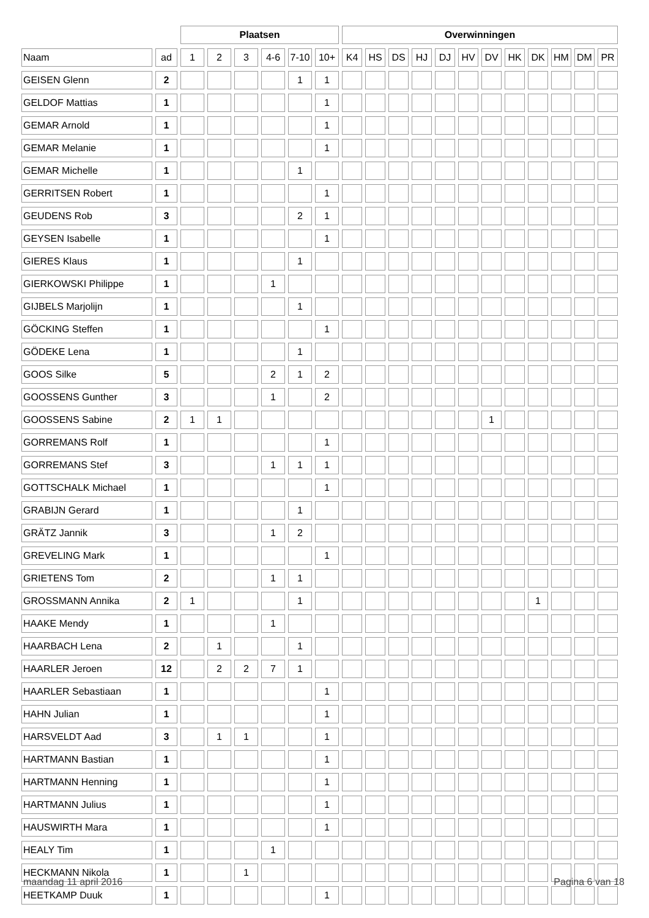| | | Plaatsen | | | | | | Overwinningen | | | | | | | | | | | |
| --- | --- | --- | --- | --- | --- | --- | --- | --- | --- | --- | --- | --- | --- | --- | --- | --- | --- | --- | --- |
| Naam | ad | 1 | 2 | 3 | 4-6 | 7-10 | 10+ | K4 | HS | DS | HJ | DJ | HV | DV | HK | DK | HM | DM | PR |
| GEISEN Glenn | 2 | | | | | 1 | 1 | | | | | | | | | | | | |
| GELDOF Mattias | 1 | | | | | | 1 | | | | | | | | | | | | |
| GEMAR Arnold | 1 | | | | | | 1 | | | | | | | | | | | | |
| GEMAR Melanie | 1 | | | | | | 1 | | | | | | | | | | | | |
| GEMAR Michelle | 1 | | | | | 1 | | | | | | | | | | | | | |
| GERRITSEN Robert | 1 | | | | | | 1 | | | | | | | | | | | | |
| GEUDENS Rob | 3 | | | | | 2 | 1 | | | | | | | | | | | | |
| GEYSEN Isabelle | 1 | | | | | | 1 | | | | | | | | | | | | |
| GIERES Klaus | 1 | | | | | 1 | | | | | | | | | | | | | |
| GIERKOWSKI Philippe | 1 | | | | 1 | | | | | | | | | | | | | | |
| GIJBELS Marjolijn | 1 | | | | | 1 | | | | | | | | | | | | | |
| GÖCKING Steffen | 1 | | | | | | 1 | | | | | | | | | | | | |
| GÖDEKE Lena | 1 | | | | | 1 | | | | | | | | | | | | | |
| GOOS Silke | 5 | | | | 2 | 1 | 2 | | | | | | | | | | | | |
| GOOSSENS Gunther | 3 | | | | 1 | | 2 | | | | | | | | | | | | |
| GOOSSENS Sabine | 2 | 1 | 1 | | | | | | | | | | | 1 | | | | | |
| GORREMANS Rolf | 1 | | | | | | 1 | | | | | | | | | | | | |
| GORREMANS Stef | 3 | | | | 1 | 1 | 1 | | | | | | | | | | | | |
| GOTTSCHALK Michael | 1 | | | | | | 1 | | | | | | | | | | | | |
| GRABIJN Gerard | 1 | | | | | 1 | | | | | | | | | | | | | |
| GRÄTZ Jannik | 3 | | | | 1 | 2 | | | | | | | | | | | | | |
| GREVELING Mark | 1 | | | | | | 1 | | | | | | | | | | | | |
| GRIETENS Tom | 2 | | | | 1 | 1 | | | | | | | | | | | | | |
| GROSSMANN Annika | 2 | 1 | | | | 1 | | | | | | | | | | 1 | | | |
| HAAKE Mendy | 1 | | | | 1 | | | | | | | | | | | | | | |
| HAARBACH Lena | 2 | | 1 | | | 1 | | | | | | | | | | | | | |
| HAARLER Jeroen | 12 | | 2 | 2 | 7 | 1 | | | | | | | | | | | | | |
| HAARLER Sebastiaan | 1 | | | | | | 1 | | | | | | | | | | | | |
| HAHN Julian | 1 | | | | | | 1 | | | | | | | | | | | | |
| HARSVELDT Aad | 3 | | 1 | 1 | | | 1 | | | | | | | | | | | | |
| HARTMANN Bastian | 1 | | | | | | 1 | | | | | | | | | | | | |
| HARTMANN Henning | 1 | | | | | | 1 | | | | | | | | | | | | |
| HARTMANN Julius | 1 | | | | | | 1 | | | | | | | | | | | | |
| HAUSWIRTH Mara | 1 | | | | | | 1 | | | | | | | | | | | | |
| HEALY Tim | 1 | | | | 1 | | | | | | | | | | | | | | |
| HECKMANN Nikola | 1 | | | 1 | | | | | | | | | | | | | | | |
| HEETKAMP Duuk | 1 | | | | | | 1 | | | | | | | | | | | | |
maandag 11 april 2016 Pagina 6 van 18